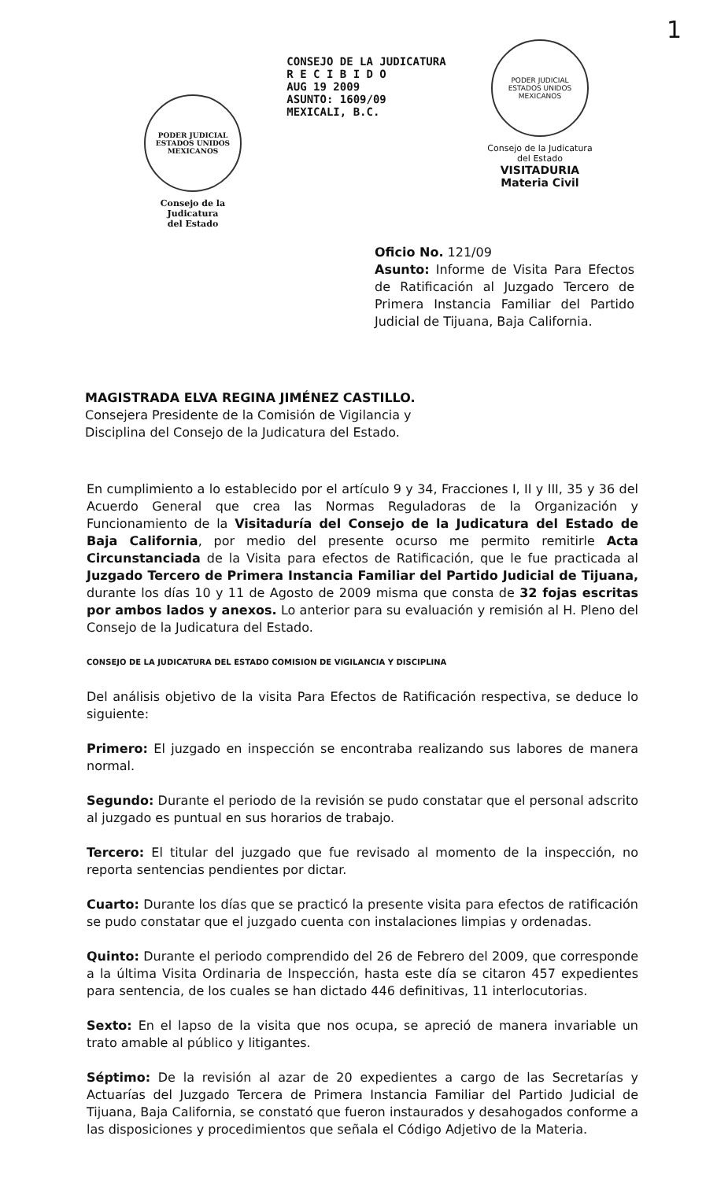1
PODER JUDICIAL
ESTADOS UNIDOS MEXICANOS
Consejo de la Judicatura
del Estado
CONSEJO DE LA JUDICATURA
R E C I B I D O
AUG 19 2009
ASUNTO: 1609/09
MEXICALI, B.C.
PODER JUDICIAL
ESTADOS UNIDOS MEXICANOS
Consejo de la Judicatura
del Estado
VISITADURIA
Materia Civil
Oficio No. 121/09
Asunto: Informe de Visita Para Efectos de Ratificación al Juzgado Tercero de Primera Instancia Familiar del Partido Judicial de Tijuana, Baja California.
MAGISTRADA ELVA REGINA JIMÉNEZ CASTILLO.
Consejera Presidente de la Comisión de Vigilancia y
Disciplina del Consejo de la Judicatura del Estado.
En cumplimiento a lo establecido por el artículo 9 y 34, Fracciones I, II y III, 35 y 36 del Acuerdo General que crea las Normas Reguladoras de la Organización y Funcionamiento de la Visitaduría del Consejo de la Judicatura del Estado de Baja California, por medio del presente ocurso me permito remitirle Acta Circunstanciada de la Visita para efectos de Ratificación, que le fue practicada al Juzgado Tercero de Primera Instancia Familiar del Partido Judicial de Tijuana, durante los días 10 y 11 de Agosto de 2009 misma que consta de 32 fojas escritas por ambos lados y anexos. Lo anterior para su evaluación y remisión al H. Pleno del Consejo de la Judicatura del Estado.
CONSEJO DE LA JUDICATURA DEL ESTADO COMISION DE VIGILANCIA Y DISCIPLINA
Del análisis objetivo de la visita Para Efectos de Ratificación respectiva, se deduce lo siguiente:
Primero: El juzgado en inspección se encontraba realizando sus labores de manera normal.
Segundo: Durante el periodo de la revisión se pudo constatar que el personal adscrito al juzgado es puntual en sus horarios de trabajo.
Tercero: El titular del juzgado que fue revisado al momento de la inspección, no reporta sentencias pendientes por dictar.
Cuarto: Durante los días que se practicó la presente visita para efectos de ratificación se pudo constatar que el juzgado cuenta con instalaciones limpias y ordenadas.
Quinto: Durante el periodo comprendido del 26 de Febrero del 2009, que corresponde a la última Visita Ordinaria de Inspección, hasta este día se citaron 457 expedientes para sentencia, de los cuales se han dictado 446 definitivas, 11 interlocutorias.
Sexto: En el lapso de la visita que nos ocupa, se apreció de manera invariable un trato amable al público y litigantes.
Séptimo: De la revisión al azar de 20 expedientes a cargo de las Secretarías y Actuarías del Juzgado Tercera de Primera Instancia Familiar del Partido Judicial de Tijuana, Baja California, se constató que fueron instaurados y desahogados conforme a las disposiciones y procedimientos que señala el Código Adjetivo de la Materia.